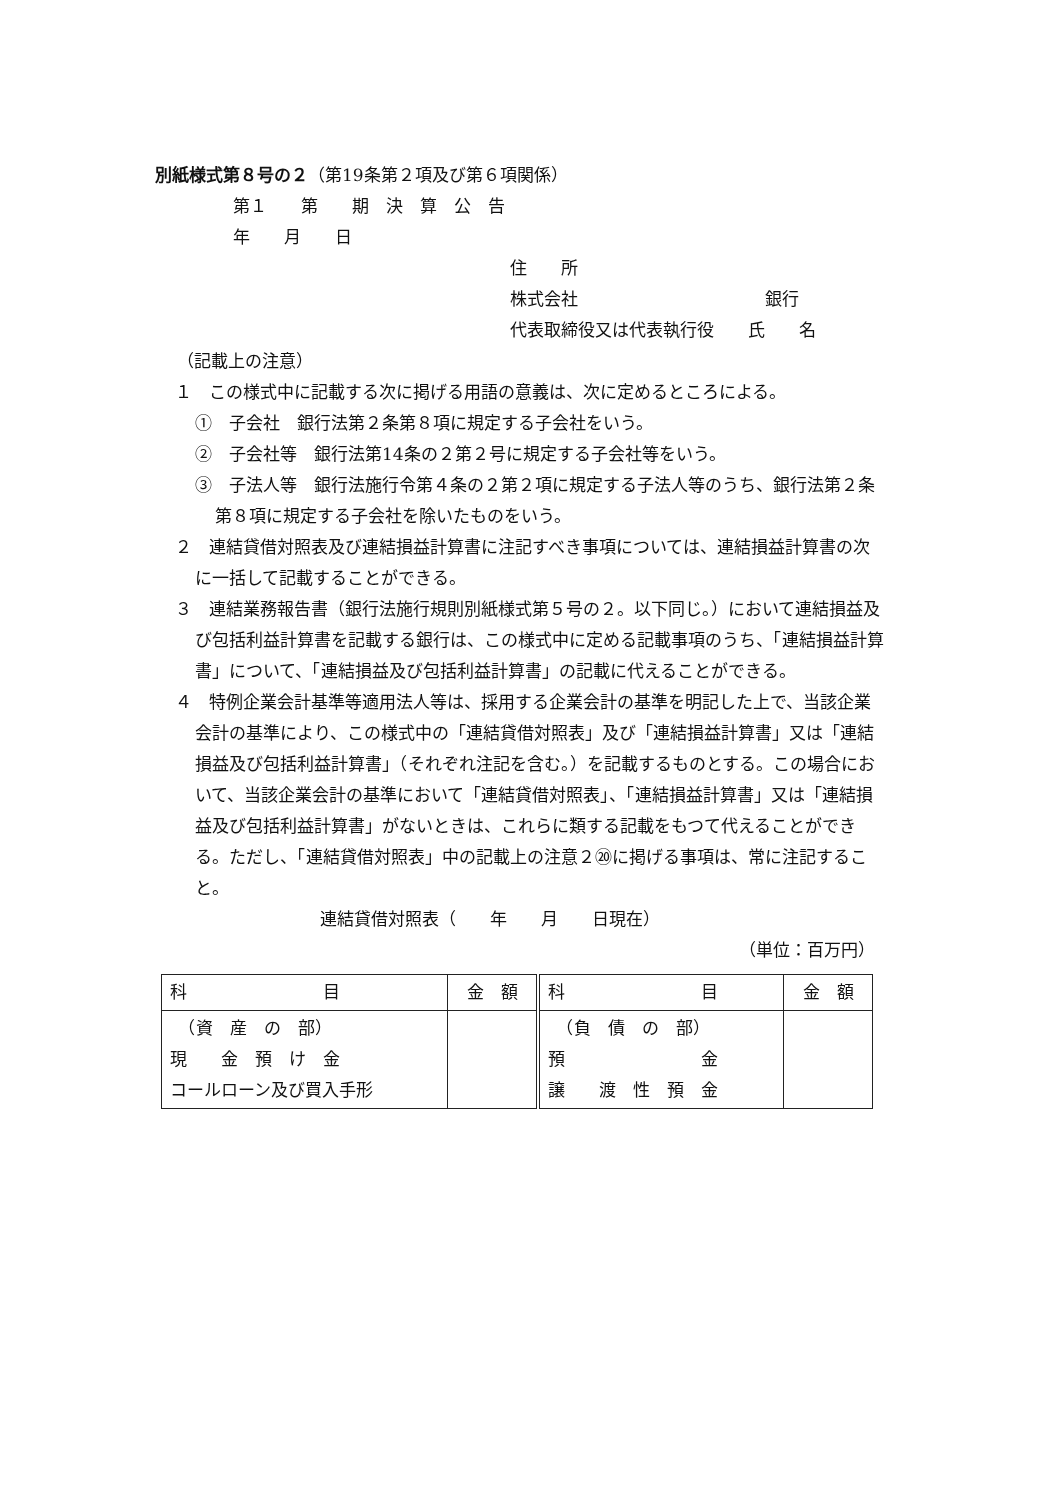別紙様式第８号の２（第19条第２項及び第６項関係）
第１　　第　　期　決　算　公　告
年　　月　　日
住　　所
株式会社　　　　　　　　　　　銀行
代表取締役又は代表執行役　　氏　　名
（記載上の注意）
１　この様式中に記載する次に掲げる用語の意義は、次に定めるところによる。
①　子会社　銀行法第２条第８項に規定する子会社をいう。
②　子会社等　銀行法第14条の２第２号に規定する子会社等をいう。
③　子法人等　銀行法施行令第４条の２第２項に規定する子法人等のうち、銀行法第２条第８項に規定する子会社を除いたものをいう。
２　連結貸借対照表及び連結損益計算書に注記すべき事項については、連結損益計算書の次に一括して記載することができる。
３　連結業務報告書（銀行法施行規則別紙様式第５号の２。以下同じ。）において連結損益及び包括利益計算書を記載する銀行は、この様式中に定める記載事項のうち、「連結損益計算書」について、「連結損益及び包括利益計算書」の記載に代えることができる。
４　特例企業会計基準等適用法人等は、採用する企業会計の基準を明記した上で、当該企業会計の基準により、この様式中の「連結貸借対照表」及び「連結損益計算書」又は「連結損益及び包括利益計算書」（それぞれ注記を含む。）を記載するものとする。この場合において、当該企業会計の基準において「連結貸借対照表」、「連結損益計算書」又は「連結損益及び包括利益計算書」がないときは、これらに類する記載をもつて代えることができる。ただし、「連結貸借対照表」中の記載上の注意２⑳に掲げる事項は、常に注記すること。
連結貸借対照表（　　年　　月　　日現在）
（単位：百万円）
| 科 目 | 金 額 | 科 目 | 金 額 |
| --- | --- | --- | --- |
| （資 産 の 部） 現 金 預 け 金 コールローン及び買入手形 | | （負 債 の 部） 預 金 譲 渡 性 預 金 | |